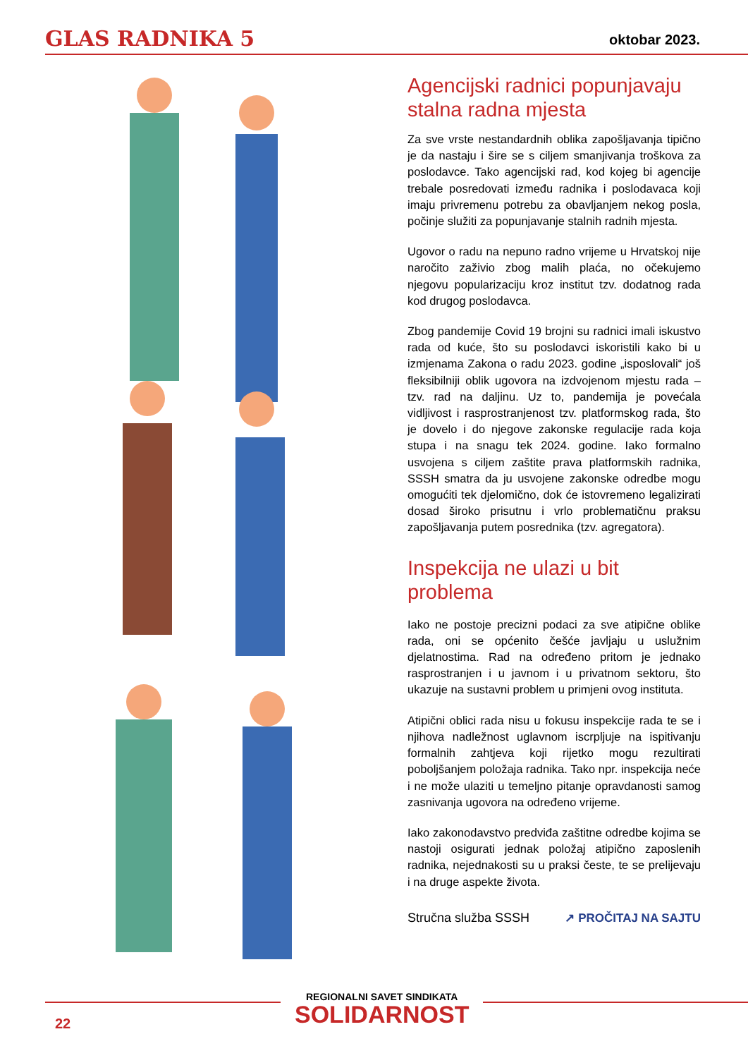GLAS RADNIKA 5
oktobar 2023.
Agencijski radnici popunjavaju stalna radna mjesta
Za sve vrste nestandardnih oblika zapošljavanja tipično je da nastaju i šire se s ciljem smanjivanja troškova za poslodavce. Tako agencijski rad, kod kojeg bi agencije trebale posredovati između radnika i poslodavaca koji imaju privremenu potrebu za obavljanjem nekog posla, počinje služiti za popunjavanje stalnih radnih mjesta.
Ugovor o radu na nepuno radno vrijeme u Hrvatskoj nije naročito zaživio zbog malih plaća, no očekujemo njegovu popularizaciju kroz institut tzv. dodatnog rada kod drugog poslodavca.
Zbog pandemije Covid 19 brojni su radnici imali iskustvo rada od kuće, što su poslodavci iskoristili kako bi u izmjenama Zakona o radu 2023. godine „isposlovali“ još fleksibilniji oblik ugovora na izdvojenom mjestu rada – tzv. rad na daljinu. Uz to, pandemija je povećala vidljivost i rasprostranjenost tzv. platformskog rada, što je dovelo i do njegove zakonske regulacije rada koja stupa i na snagu tek 2024. godine. Iako formalno usvojena s ciljem zaštite prava platformskih radnika, SSSH smatra da ju usvojene zakonske odredbe mogu omogućiti tek djelomično, dok će istovremeno legalizirati dosad široko prisutnu i vrlo problematičnu praksu zapošljavanja putem posrednika (tzv. agregatora).
Inspekcija ne ulazi u bit problema
Iako ne postoje precizni podaci za sve atipične oblike rada, oni se općenito češće javljaju u uslužnim djelatnostima. Rad na određeno pritom je jednako rasprostranjen i u javnom i u privatnom sektoru, što ukazuje na sustavni problem u primjeni ovog instituta.
Atipični oblici rada nisu u fokusu inspekcije rada te se i njihova nadležnost uglavnom iscrpljuje na ispitivanju formalnih zahtjeva koji rijetko mogu rezultirati poboljšanjem položaja radnika. Tako npr. inspekcija neće i ne može ulaziti u temeljno pitanje opravdanosti samog zasnivanja ugovora na određeno vrijeme.
Iako zakonodavstvo predviđa zaštitne odredbe kojima se nastoji osigurati jednak položaj atipično zaposlenih radnika, nejednakosti su u praksi česte, te se prelijevaju i na druge aspekte života.
Stručna služba SSSH ↗ PROČITAJ NA SAJTU
22
REGIONALNI SAVET SINDIKATA
SOLIDARNOST